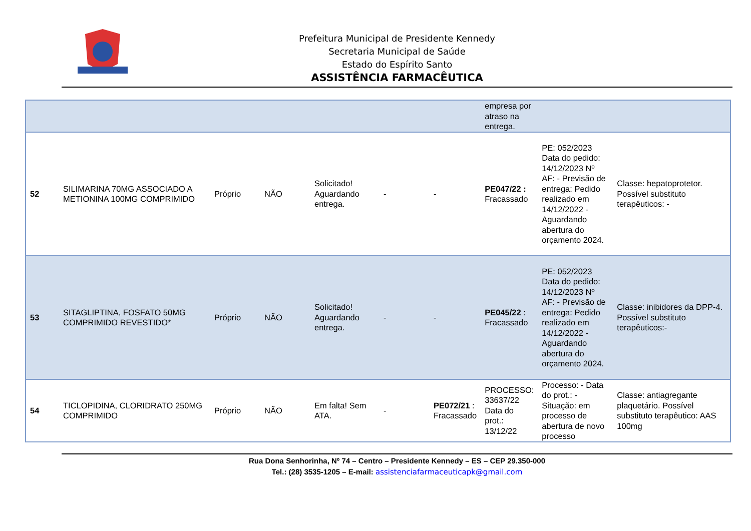Prefeitura Municipal de Presidente Kennedy
Secretaria Municipal de Saúde
Estado do Espírito Santo
ASSISTÊNCIA FARMACÊUTICA
| | | | | | | | empresa por atraso na entrega. | | |
| 52 | SILIMARINA 70MG ASSOCIADO A METIONINA 100MG COMPRIMIDO | Próprio | NÃO | Solicitado! Aguardando entrega. | - | - | PE047/22 : Fracassado | PE: 052/2023 Data do pedido: 14/12/2023 Nº AF: - Previsão de entrega: Pedido realizado em 14/12/2022 - Aguardando abertura do orçamento 2024. | Classe: hepatoprotetor. Possível substituto terapêuticos: - |
| 53 | SITAGLIPTINA, FOSFATO 50MG COMPRIMIDO REVESTIDO* | Próprio | NÃO | Solicitado! Aguardando entrega. | - | - | PE045/22 : Fracassado | PE: 052/2023 Data do pedido: 14/12/2023 Nº AF: - Previsão de entrega: Pedido realizado em 14/12/2022 - Aguardando abertura do orçamento 2024. | Classe: inibidores da DPP-4. Possível substituto terapêuticos:- |
| 54 | TICLOPIDINA, CLORIDRATO 250MG COMPRIMIDO | Próprio | NÃO | Em falta! Sem ATA. | - | PE072/21 : Fracassado | PROCESSO: 33637/22 Data do prot.: 13/12/22 | Processo: - Data do prot.: - Situação: em processo de abertura de novo processo | Classe: antiagregante plaquetário. Possível substituto terapêutico: AAS 100mg |
Rua Dona Senhorinha, Nº 74 – Centro – Presidente Kennedy – ES – CEP 29.350-000
Tel.: (28) 3535-1205 – E-mail: assistenciafarmaceuticapk@gmail.com